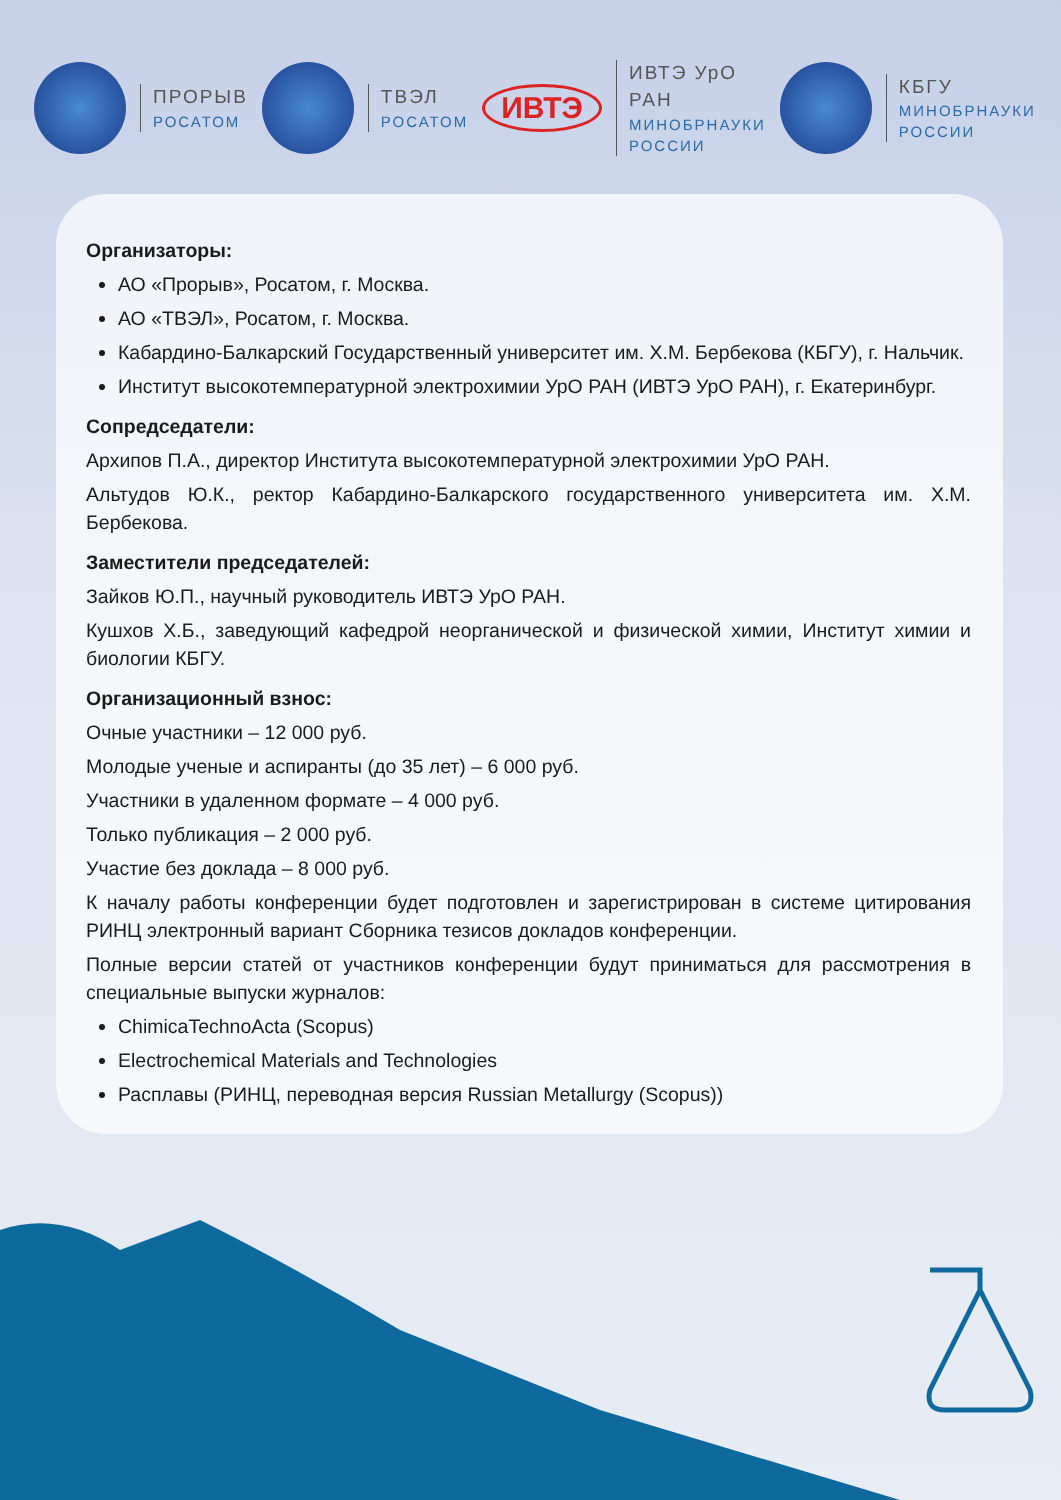ПРОРЫВ
РОСАТОМ
ТВЭЛ
РОСАТОМ
ИВТЭ
ИВТЭ УрО РАН
МИНОБРНАУКИ РОССИИ
КБГУ
МИНОБРНАУКИ РОССИИ
Организаторы:
АО «Прорыв», Росатом, г. Москва.
АО «ТВЭЛ», Росатом, г. Москва.
Кабардино-Балкарский Государственный университет им. Х.М. Бербекова (КБГУ), г. Нальчик.
Институт высокотемпературной электрохимии УрО РАН (ИВТЭ УрО РАН), г. Екатеринбург.
Сопредседатели:
Архипов П.А., директор Института высокотемпературной электрохимии УрО РАН.
Альтудов Ю.К., ректор Кабардино-Балкарского государственного университета им. Х.М. Бербекова.
Заместители председателей:
Зайков Ю.П., научный руководитель ИВТЭ УрО РАН.
Кушхов Х.Б., заведующий кафедрой неорганической и физической химии, Институт химии и биологии КБГУ.
Организационный взнос:
Очные участники – 12 000 руб.
Молодые ученые и аспиранты (до 35 лет) – 6 000 руб.
Участники в удаленном формате – 4 000 руб.
Только публикация – 2 000 руб.
Участие без доклада – 8 000 руб.
К началу работы конференции будет подготовлен и зарегистрирован в системе цитирования РИНЦ электронный вариант Сборника тезисов докладов конференции.
Полные версии статей от участников конференции будут приниматься для рассмотрения в специальные выпуски журналов:
ChimicaTechnoActa (Scopus)
Electrochemical Materials and Technologies
Расплавы (РИНЦ, переводная версия Russian Metallurgy (Scopus))